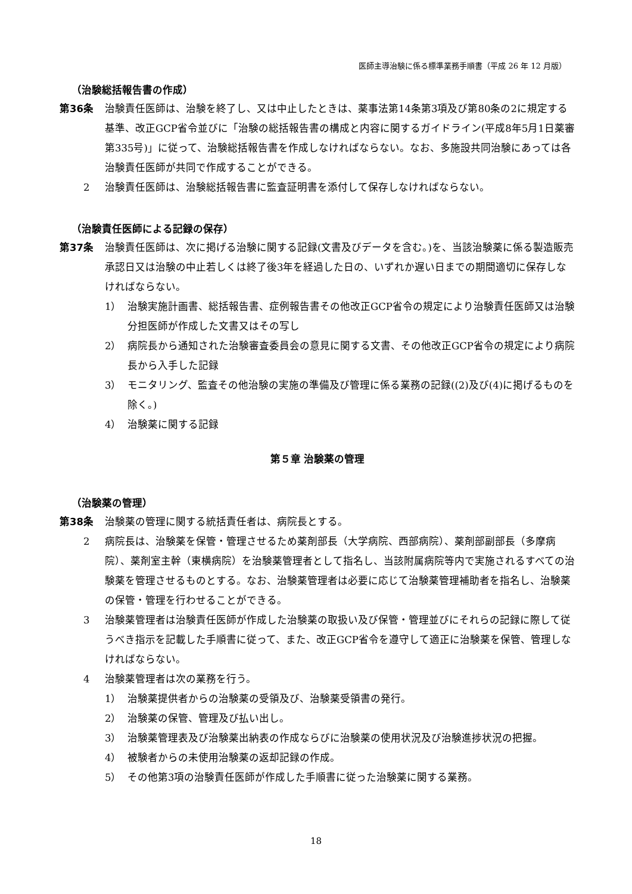医師主導治験に係る標準業務手順書（平成 26 年 12 月版）
（治験総括報告書の作成）
第36条 治験責任医師は、治験を終了し、又は中止したときは、薬事法第14条第3項及び第80条の2に規定する基準、改正GCP省令並びに「治験の総括報告書の構成と内容に関するガイドライン(平成8年5月1日薬審第335号)」に従って、治験総括報告書を作成しなければならない。なお、多施設共同治験にあっては各治験責任医師が共同で作成することができる。
2 治験責任医師は、治験総括報告書に監査証明書を添付して保存しなければならない。
（治験責任医師による記録の保存）
第37条 治験責任医師は、次に掲げる治験に関する記録(文書及びデータを含む。)を、当該治験薬に係る製造販売承認日又は治験の中止若しくは終了後3年を経過した日の、いずれか遅い日までの期間適切に保存しなければならない。
1） 治験実施計画書、総括報告書、症例報告書その他改正GCP省令の規定により治験責任医師又は治験分担医師が作成した文書又はその写し
2） 病院長から通知された治験審査委員会の意見に関する文書、その他改正GCP省令の規定により病院長から入手した記録
3） モニタリング、監査その他治験の実施の準備及び管理に係る業務の記録((2)及び(4)に掲げるものを除く。)
4） 治験薬に関する記録
第５章 治験薬の管理
（治験薬の管理）
第38条 治験薬の管理に関する統括責任者は、病院長とする。
2 病院長は、治験薬を保管・管理させるため薬剤部長（大学病院、西部病院）、薬剤部副部長（多摩病院）、薬剤室主幹（東横病院）を治験薬管理者として指名し、当該附属病院等内で実施されるすべての治験薬を管理させるものとする。なお、治験薬管理者は必要に応じて治験薬管理補助者を指名し、治験薬の保管・管理を行わせることができる。
3 治験薬管理者は治験責任医師が作成した治験薬の取扱い及び保管・管理並びにそれらの記録に際して従うべき指示を記載した手順書に従って、また、改正GCP省令を遵守して適正に治験薬を保管、管理しなければならない。
4 治験薬管理者は次の業務を行う。
1） 治験薬提供者からの治験薬の受領及び、治験薬受領書の発行。
2） 治験薬の保管、管理及び払い出し。
3） 治験薬管理表及び治験薬出納表の作成ならびに治験薬の使用状況及び治験進捗状況の把握。
4） 被験者からの未使用治験薬の返却記録の作成。
5） その他第3項の治験責任医師が作成した手順書に従った治験薬に関する業務。
18